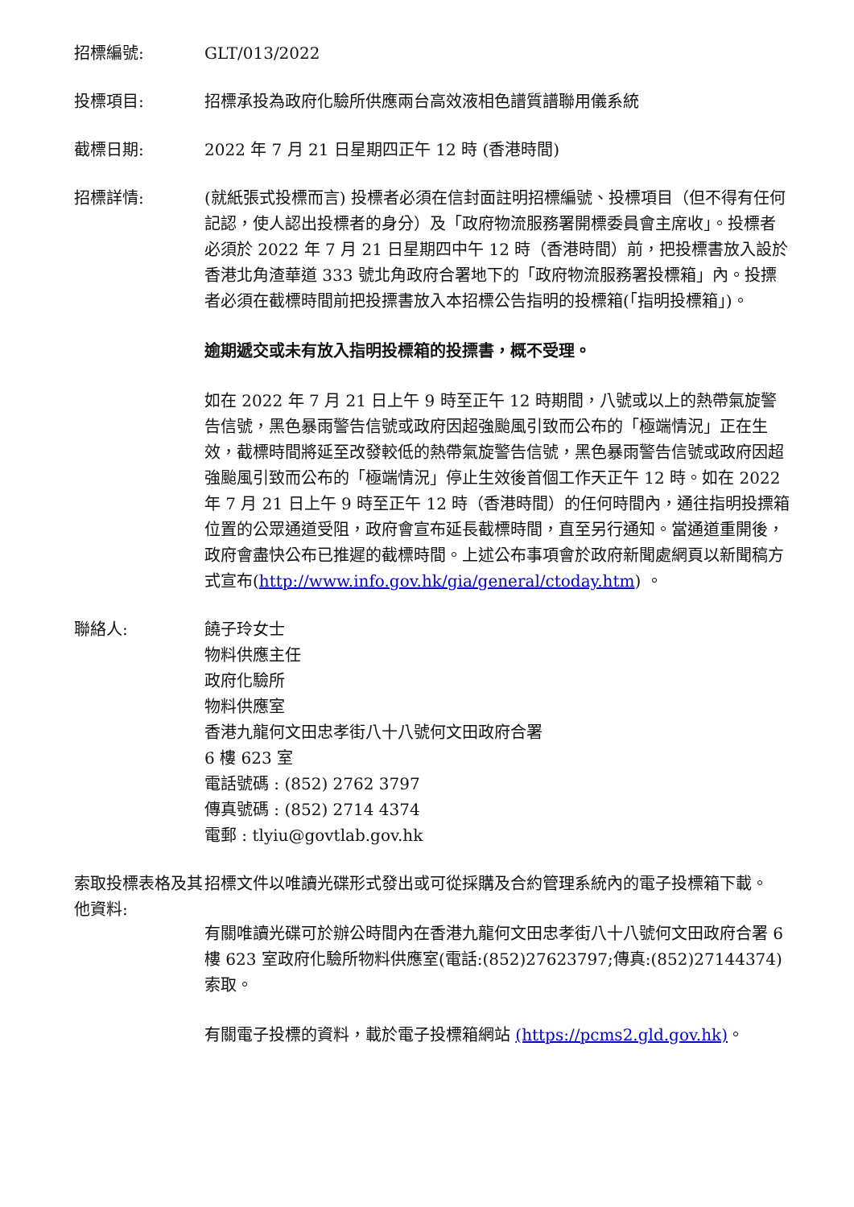招標編號: GLT/013/2022
投標項目: 招標承投為政府化驗所供應兩台高效液相色譜質譜聯用儀系統
截標日期: 2022 年 7 月 21 日星期四正午 12 時 (香港時間)
招標詳情: (就紙張式投標而言) 投標者必須在信封面註明招標編號、投標項目（但不得有任何記認，使人認出投標者的身分）及「政府物流服務署開標委員會主席收」。投標者必須於 2022 年 7 月 21 日星期四中午 12 時（香港時間）前，把投標書放入設於香港北角渣華道 333 號北角政府合署地下的「政府物流服務署投標箱」內。投摽者必須在截標時間前把投摽書放入本招標公告指明的投標箱(「指明投標箱」)。
逾期遞交或未有放入指明投標箱的投摽書，概不受理。
如在 2022 年 7 月 21 日上午 9 時至正午 12 時期間，八號或以上的熱帶氣旋警告信號，黑色暴雨警告信號或政府因超強颱風引致而公布的「極端情況」正在生效，截標時間將延至改發較低的熱帶氣旋警告信號，黑色暴雨警告信號或政府因超強颱風引致而公布的「極端情況」停止生效後首個工作天正午 12 時。如在 2022 年 7 月 21 日上午 9 時至正午 12 時（香港時間）的任何時間內，通往指明投摽箱位置的公眾通道受阻，政府會宣布延長截標時間，直至另行通知。當通道重開後，政府會盡快公布已推遲的截標時間。上述公布事項會於政府新聞處網頁以新聞稿方式宣布(http://www.info.gov.hk/gia/general/ctoday.htm) 。
聯絡人: 饒子玲女士
物料供應主任
政府化驗所
物料供應室
香港九龍何文田忠孝街八十八號何文田政府合署
6 樓 623 室
電話號碼 : (852) 2762 3797
傳真號碼 : (852) 2714 4374
電郵 : tlyiu@govtlab.gov.hk
索取投標表格及其他資料:
招標文件以唯讀光碟形式發出或可從採購及合約管理系統內的電子投標箱下載。
有關唯讀光碟可於辦公時間內在香港九龍何文田忠孝街八十八號何文田政府合署 6 樓 623 室政府化驗所物料供應室(電話:(852)27623797;傳真:(852)27144374)索取。
有關電子投標的資料，載於電子投標箱網站 (https://pcms2.gld.gov.hk)。